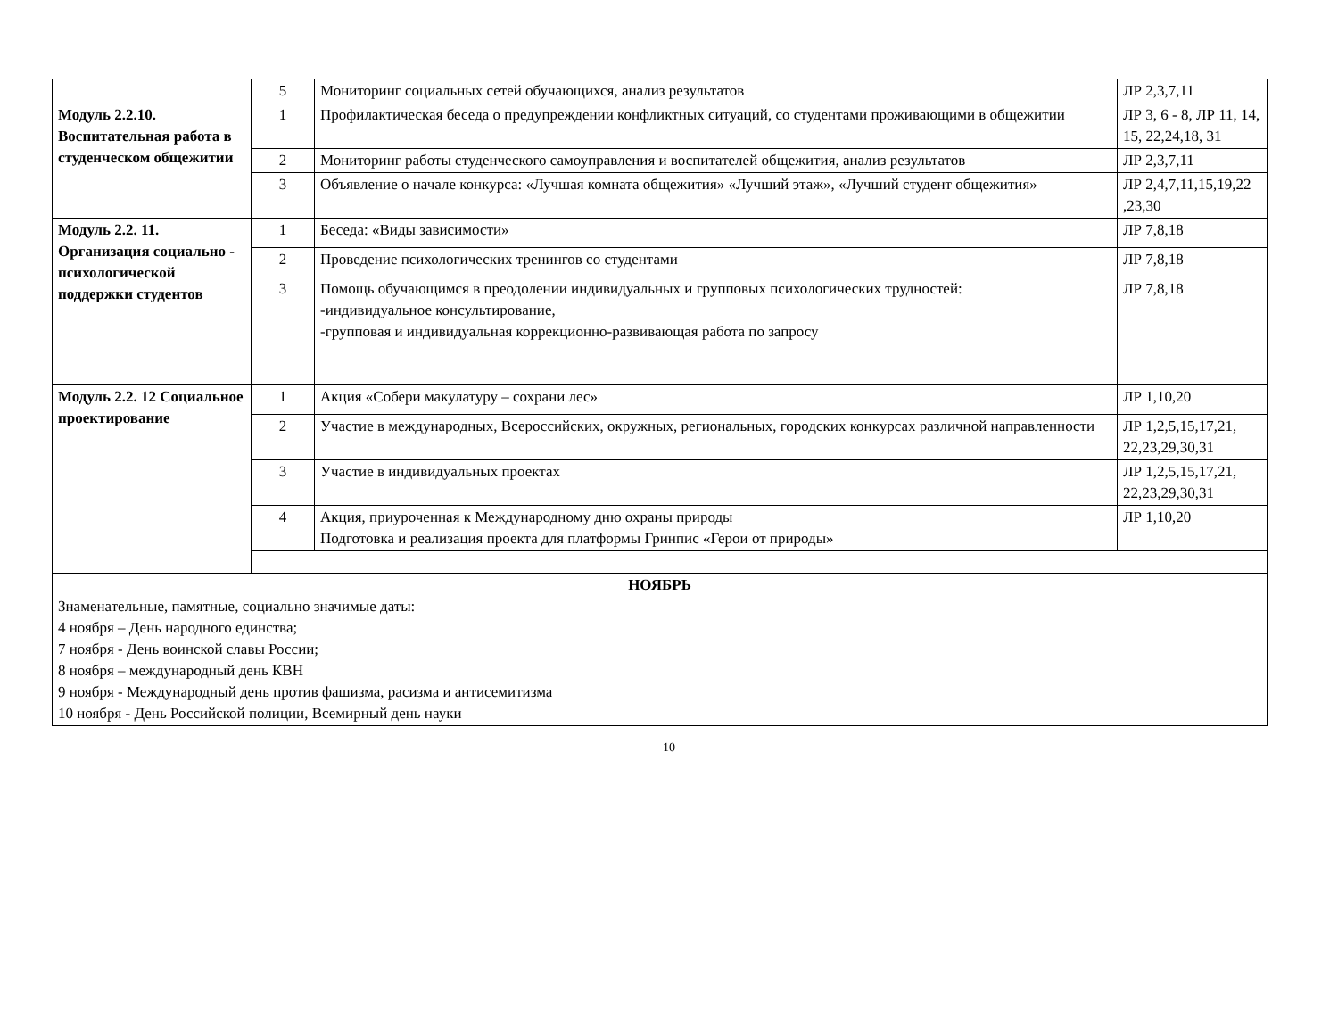| | 5 | Мониторинг социальных сетей обучающихся, анализ результатов | ЛР 2,3,7,11 |
| Модуль 2.2.10. Воспитательная работа в студенческом общежитии | 1 | Профилактическая беседа о предупреждении конфликтных ситуаций, со студентами проживающими в общежитии | ЛР 3, 6 - 8, ЛР 11, 14, 15, 22,24,18, 31 |
| | 2 | Мониторинг работы студенческого самоуправления и воспитателей общежития, анализ результатов | ЛР 2,3,7,11 |
| | 3 | Объявление о начале конкурса: «Лучшая комната общежития» «Лучший этаж», «Лучший студент общежития» | ЛР 2,4,7,11,15,19,22 ,23,30 |
| Модуль 2.2. 11. Организация социально - психологической поддержки студентов | 1 | Беседа: «Виды зависимости» | ЛР 7,8,18 |
| | 2 | Проведение психологических тренингов со студентами | ЛР 7,8,18 |
| | 3 | Помощь обучающимся в преодолении индивидуальных и групповых психологических трудностей: -индивидуальное консультирование, -групповая и индивидуальная коррекционно-развивающая работа по запросу | ЛР 7,8,18 |
| Модуль 2.2. 12 Социальное проектирование | 1 | Акция «Собери макулатуру – сохрани лес» | ЛР 1,10,20 |
| | 2 | Участие в международных, Всероссийских, окружных, региональных, городских конкурсах различной направленности | ЛР 1,2,5,15,17,21, 22,23,29,30,31 |
| | 3 | Участие в индивидуальных проектах | ЛР 1,2,5,15,17,21, 22,23,29,30,31 |
| | 4 | Акция, приуроченная к Международному дню охраны природы Подготовка и реализация проекта для платформы Гринпис «Герои от природы» | ЛР 1,10,20 |
| НОЯБРЬ Знаменательные, памятные, социально значимые даты: 4 ноября – День народного единства; 7 ноября - День воинской славы России; 8 ноября – международный день КВН 9 ноября - Международный день против фашизма, расизма и антисемитизма 10 ноября - День Российской полиции, Всемирный день науки | | | |
10